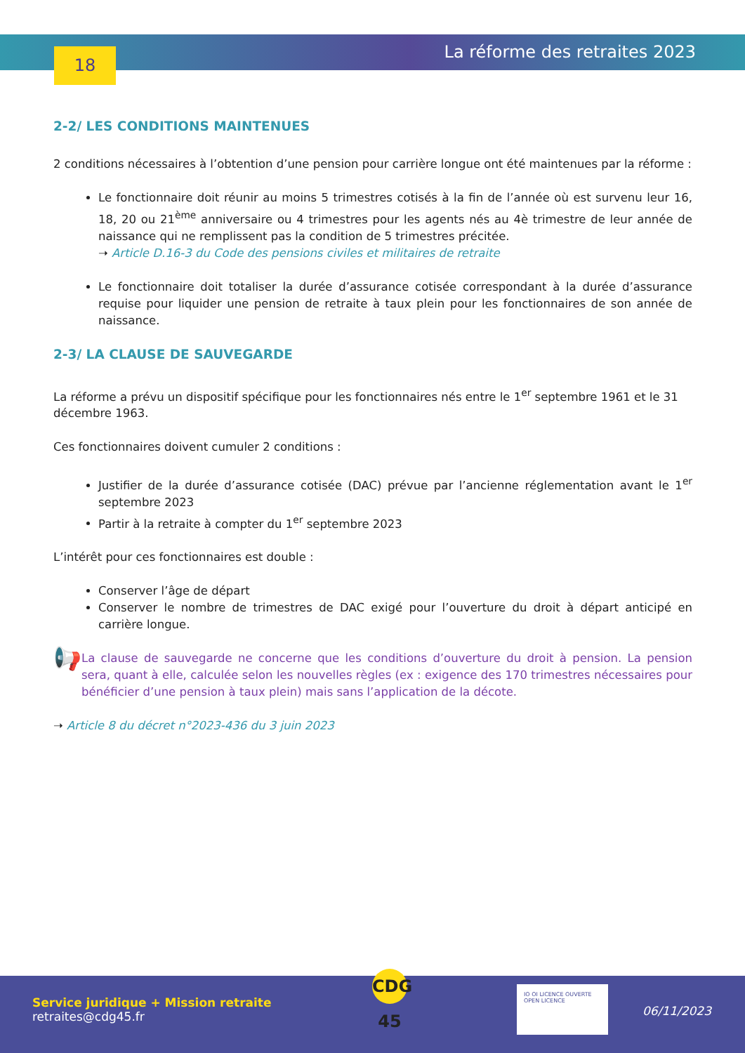18 La réforme des retraites 2023
2-2/ LES CONDITIONS MAINTENUES
2 conditions nécessaires à l’obtention d’une pension pour carrière longue ont été maintenues par la réforme :
Le fonctionnaire doit réunir au moins 5 trimestres cotisés à la fin de l’année où est survenu leur 16, 18, 20 ou 21<sup>ème</sup> anniversaire ou 4 trimestres pour les agents nés au 4è trimestre de leur année de naissance qui ne remplissent pas la condition de 5 trimestres précitée.
➝ Article D.16-3 du Code des pensions civiles et militaires de retraite
Le fonctionnaire doit totaliser la durée d’assurance cotisée correspondant à la durée d’assurance requise pour liquider une pension de retraite à taux plein pour les fonctionnaires de son année de naissance.
2-3/ LA CLAUSE DE SAUVEGARDE
La réforme a prévu un dispositif spécifique pour les fonctionnaires nés entre le 1<sup>er</sup> septembre 1961 et le 31 décembre 1963.
Ces fonctionnaires doivent cumuler 2 conditions :
Justifier de la durée d’assurance cotisée (DAC) prévue par l’ancienne réglementation avant le 1<sup>er</sup> septembre 2023
Partir à la retraite à compter du 1<sup>er</sup> septembre 2023
L’intérêt pour ces fonctionnaires est double :
Conserver l’âge de départ
Conserver le nombre de trimestres de DAC exigé pour l’ouverture du droit à départ anticipé en carrière longue.
📢
La clause de sauvegarde ne concerne que les conditions d’ouverture du droit à pension. La pension sera, quant à elle, calculée selon les nouvelles règles (ex : exigence des 170 trimestres nécessaires pour bénéficier d’une pension à taux plein) mais sans l’application de la décote.
➝ Article 8 du décret n°2023-436 du 3 juin 2023
Service juridique + Mission retraite
retraites@cdg45.fr
CDG 45
IO OI LICENCE OUVERTE OPEN LICENCE
06/11/2023